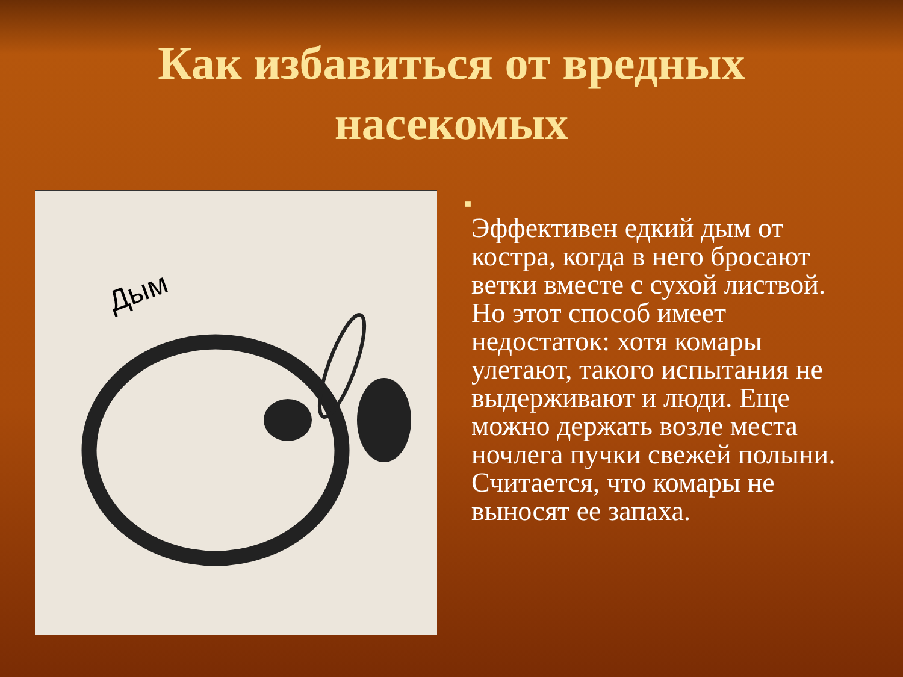Как избавиться от вредных
насекомых
Дым
■
Эффективен едкий дым от костра, когда в него бросают ветки вместе с сухой листвой. Но этот способ имеет недостаток: хотя комары улетают, такого испытания не выдерживают и люди. Еще можно держать возле места ночлега пучки свежей полыни. Считается, что комары не выносят ее запаха.